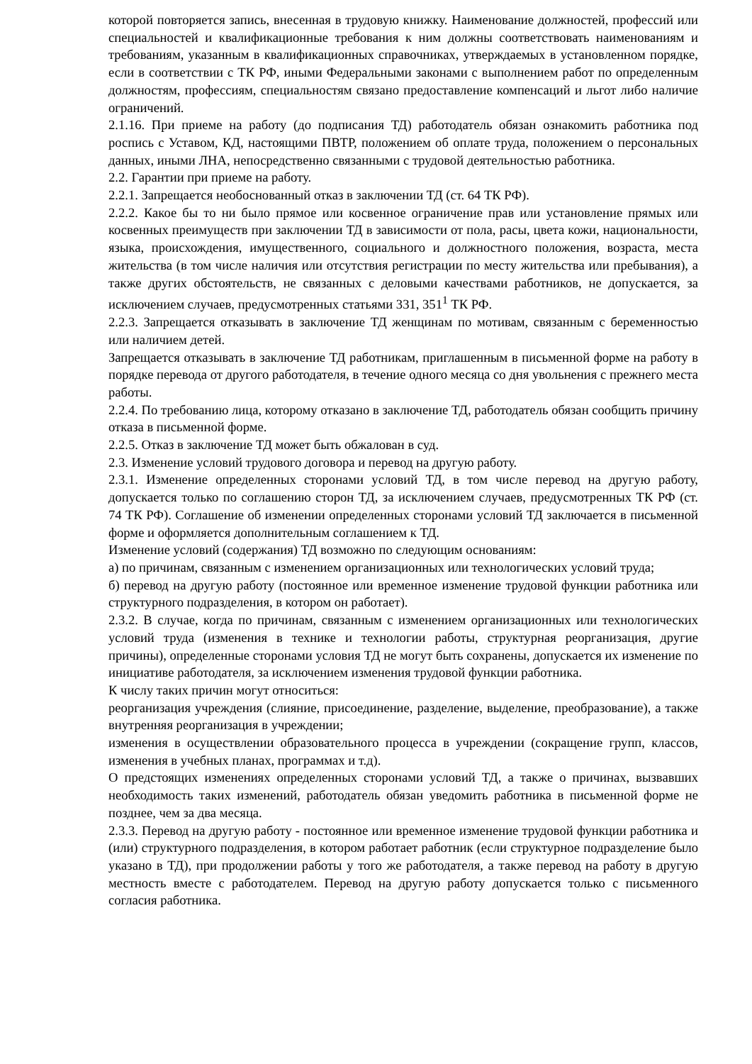которой повторяется запись, внесенная в трудовую книжку. Наименование должностей, профессий или специальностей и квалификационные требования к ним должны соответствовать наименованиям и требованиям, указанным в квалификационных справочниках, утверждаемых в установленном порядке, если в соответствии с ТК РФ, иными Федеральными законами с выполнением работ по определенным должностям, профессиям, специальностям связано предоставление компенсаций и льгот либо наличие ограничений.
2.1.16. При приеме на работу (до подписания ТД) работодатель обязан ознакомить работника под роспись с Уставом, КД, настоящими ПВТР, положением об оплате труда, положением о персональных данных, иными ЛНА, непосредственно связанными с трудовой деятельностью работника.
2.2. Гарантии при приеме на работу.
2.2.1. Запрещается необоснованный отказ в заключении ТД (ст. 64 ТК РФ).
2.2.2. Какое бы то ни было прямое или косвенное ограничение прав или установление прямых или косвенных преимуществ при заключении ТД в зависимости от пола, расы, цвета кожи, национальности, языка, происхождения, имущественного, социального и должностного положения, возраста, места жительства (в том числе наличия или отсутствия регистрации по месту жительства или пребывания), а также других обстоятельств, не связанных с деловыми качествами работников, не допускается, за исключением случаев, предусмотренных статьями 331, 351<sup>1</sup> ТК РФ.
2.2.3. Запрещается отказывать в заключение ТД женщинам по мотивам, связанным с беременностью или наличием детей.
Запрещается отказывать в заключение ТД работникам, приглашенным в письменной форме на работу в порядке перевода от другого работодателя, в течение одного месяца со дня увольнения с прежнего места работы.
2.2.4. По требованию лица, которому отказано в заключение ТД, работодатель обязан сообщить причину отказа в письменной форме.
2.2.5. Отказ в заключение ТД может быть обжалован в суд.
2.3. Изменение условий трудового договора и перевод на другую работу.
2.3.1. Изменение определенных сторонами условий ТД, в том числе перевод на другую работу, допускается только по соглашению сторон ТД, за исключением случаев, предусмотренных ТК РФ (ст. 74 ТК РФ). Соглашение об изменении определенных сторонами условий ТД заключается в письменной форме и оформляется дополнительным соглашением к ТД.
Изменение условий (содержания) ТД возможно по следующим основаниям:
а) по причинам, связанным с изменением организационных или технологических условий труда;
б) перевод на другую работу (постоянное или временное изменение трудовой функции работника или структурного подразделения, в котором он работает).
2.3.2. В случае, когда по причинам, связанным с изменением организационных или технологических условий труда (изменения в технике и технологии работы, структурная реорганизация, другие причины), определенные сторонами условия ТД не могут быть сохранены, допускается их изменение по инициативе работодателя, за исключением изменения трудовой функции работника.
К числу таких причин могут относиться:
реорганизация учреждения (слияние, присоединение, разделение, выделение, преобразование), а также внутренняя реорганизация в учреждении;
изменения в осуществлении образовательного процесса в учреждении (сокращение групп, классов, изменения в учебных планах, программах и т.д).
О предстоящих изменениях определенных сторонами условий ТД, а также о причинах, вызвавших необходимость таких изменений, работодатель обязан уведомить работника в письменной форме не позднее, чем за два месяца.
2.3.3. Перевод на другую работу - постоянное или временное изменение трудовой функции работника и (или) структурного подразделения, в котором работает работник (если структурное подразделение было указано в ТД), при продолжении работы у того же работодателя, а также перевод на работу в другую местность вместе с работодателем. Перевод на другую работу допускается только с письменного согласия работника.